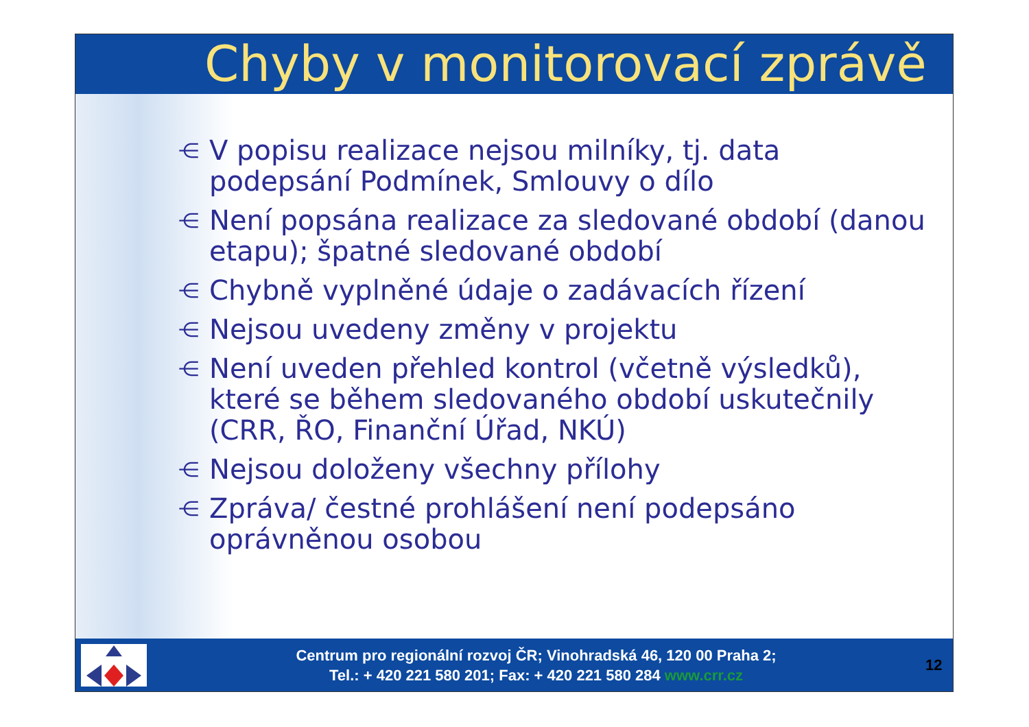Chyby v monitorovací zprávě
⋲ V popisu realizace nejsou milníky, tj. data podepsání Podmínek, Smlouvy o dílo
⋲ Není popsána realizace za sledované období (danou etapu); špatné sledované období
⋲ Chybně vyplněné údaje o zadávacích řízení
⋲ Nejsou uvedeny změny v projektu
⋲ Není uveden přehled kontrol (včetně výsledků), které se během sledovaného období uskutečnily (CRR, ŘO, Finanční Úřad, NKÚ)
⋲ Nejsou doloženy všechny přílohy
⋲ Zpráva/ čestné prohlášení není podepsáno oprávněnou osobou
Centrum pro regionální rozvoj ČR; Vinohradská 46, 120 00 Praha 2;
Tel.: + 420 221 580 201; Fax: + 420 221 580 284 www.crr.cz
12